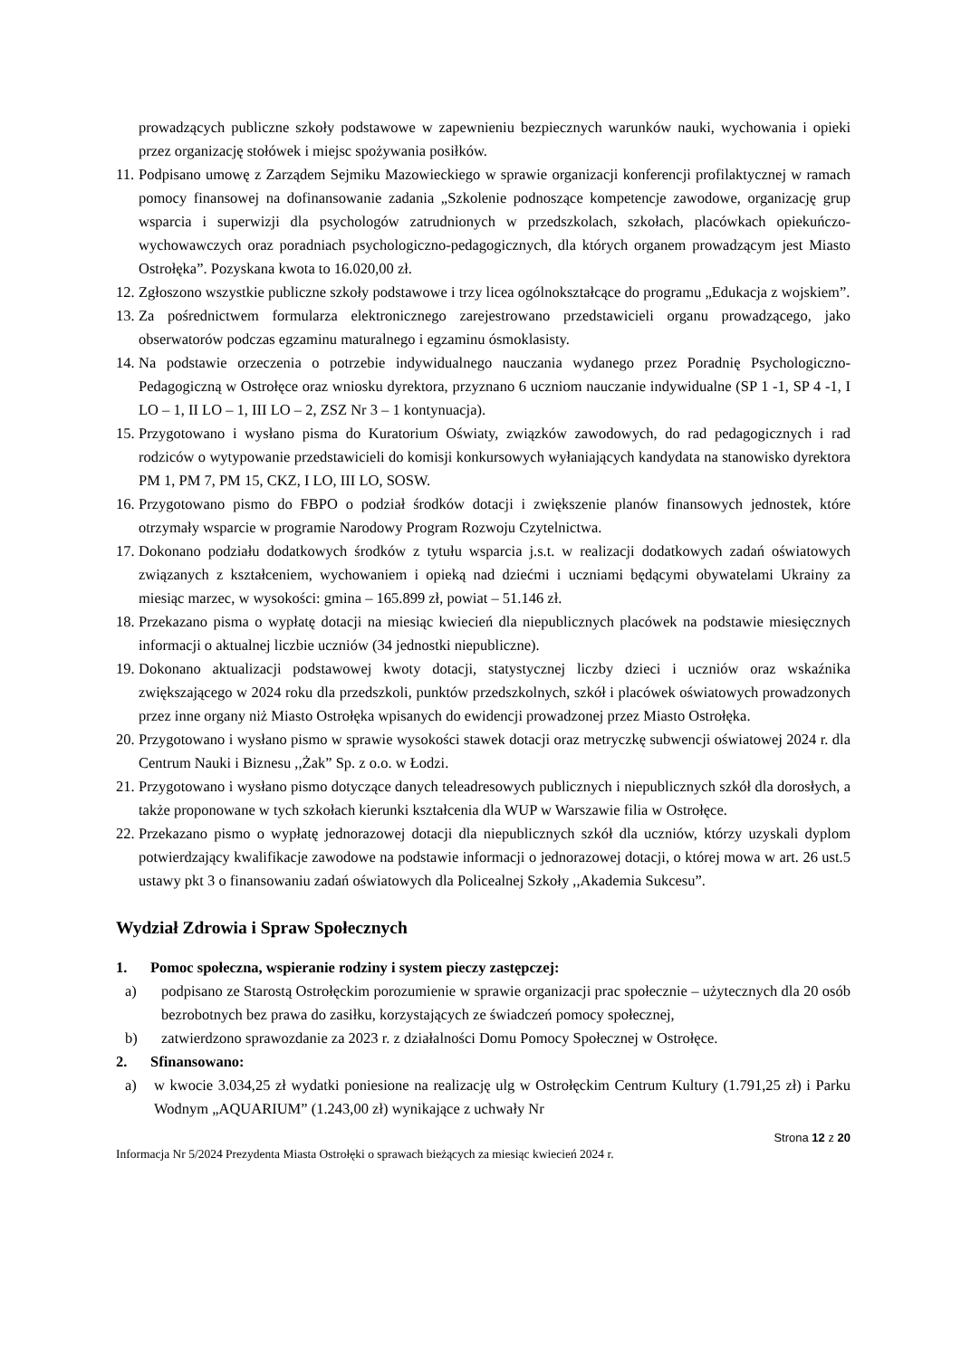prowadzących publiczne szkoły podstawowe w zapewnieniu bezpiecznych warunków nauki, wychowania i opieki przez organizację stołówek i miejsc spożywania posiłków.
11. Podpisano umowę z Zarządem Sejmiku Mazowieckiego w sprawie organizacji konferencji profilaktycznej w ramach pomocy finansowej na dofinansowanie zadania „Szkolenie podnoszące kompetencje zawodowe, organizację grup wsparcia i superwizji dla psychologów zatrudnionych w przedszkolach, szkołach, placówkach opiekuńczo-wychowawczych oraz poradniach psychologiczno-pedagogicznych, dla których organem prowadzącym jest Miasto Ostrołęka”. Pozyskana kwota to 16.020,00 zł.
12. Zgłoszono wszystkie publiczne szkoły podstawowe i trzy licea ogólnokształcące do programu „Edukacja z wojskiem”.
13. Za pośrednictwem formularza elektronicznego zarejestrowano przedstawicieli organu prowadzącego, jako obserwatorów podczas egzaminu maturalnego i egzaminu ósmoklasisty.
14. Na podstawie orzeczenia o potrzebie indywidualnego nauczania wydanego przez Poradnię Psychologiczno-Pedagogiczną w Ostrołęce oraz wniosku dyrektora, przyznano 6 uczniom nauczanie indywidualne (SP 1 -1, SP 4 -1, I LO – 1, II LO – 1, III LO – 2, ZSZ Nr 3 – 1 kontynuacja).
15. Przygotowano i wysłano pisma do Kuratorium Oświaty, związków zawodowych, do rad pedagogicznych i rad rodziców o wytypowanie przedstawicieli do komisji konkursowych wyłaniających kandydata na stanowisko dyrektora PM 1, PM 7, PM 15, CKZ, I LO, III LO, SOSW.
16. Przygotowano pismo do FBPO o podział środków dotacji i zwiększenie planów finansowych jednostek, które otrzymały wsparcie w programie Narodowy Program Rozwoju Czytelnictwa.
17. Dokonano podziału dodatkowych środków z tytułu wsparcia j.s.t. w realizacji dodatkowych zadań oświatowych związanych z kształceniem, wychowaniem i opieką nad dziećmi i uczniami będącymi obywatelami Ukrainy za miesiąc marzec, w wysokości: gmina – 165.899 zł, powiat – 51.146 zł.
18. Przekazano pisma o wypłatę dotacji na miesiąc kwiecień dla niepublicznych placówek na podstawie miesięcznych informacji o aktualnej liczbie uczniów (34 jednostki niepubliczne).
19. Dokonano aktualizacji podstawowej kwoty dotacji, statystycznej liczby dzieci i uczniów oraz wskaźnika zwiększającego w 2024 roku dla przedszkoli, punktów przedszkolnych, szkół i placówek oświatowych prowadzonych przez inne organy niż Miasto Ostrołęka wpisanych do ewidencji prowadzonej przez Miasto Ostrołęka.
20. Przygotowano i wysłano pismo w sprawie wysokości stawek dotacji oraz metryczkę subwencji oświatowej 2024 r. dla Centrum Nauki i Biznesu ,,Żak” Sp. z o.o. w Łodzi.
21. Przygotowano i wysłano pismo dotyczące danych teleadresowych publicznych i niepublicznych szkół dla dorosłych, a także proponowane w tych szkołach kierunki kształcenia dla WUP w Warszawie filia w Ostrołęce.
22. Przekazano pismo o wypłatę jednorazowej dotacji dla niepublicznych szkół dla uczniów, którzy uzyskali dyplom potwierdzający kwalifikacje zawodowe na podstawie informacji o jednorazowej dotacji, o której mowa w art. 26 ust.5 ustawy pkt 3 o finansowaniu zadań oświatowych dla Policealnej Szkoły ,,Akademia Sukcesu”.
Wydział Zdrowia i Spraw Społecznych
1. Pomoc społeczna, wspieranie rodziny i system pieczy zastępczej:
a) podpisano ze Starostą Ostrołęckim porozumienie w sprawie organizacji prac społecznie – użytecznych dla 20 osób bezrobotnych bez prawa do zasiłku, korzystających ze świadczeń pomocy społecznej,
b) zatwierdzono sprawozdanie za 2023 r. z działalności Domu Pomocy Społecznej w Ostrołęce.
2. Sfinansowano:
a) w kwocie 3.034,25 zł wydatki poniesione na realizację ulg w Ostrołęckim Centrum Kultury (1.791,25 zł) i Parku Wodnym „AQUARIUM” (1.243,00 zł) wynikające z uchwały Nr
Strona 12 z 20
Informacja Nr 5/2024 Prezydenta Miasta Ostrołęki o sprawach bieżących za miesiąc kwiecień 2024 r.